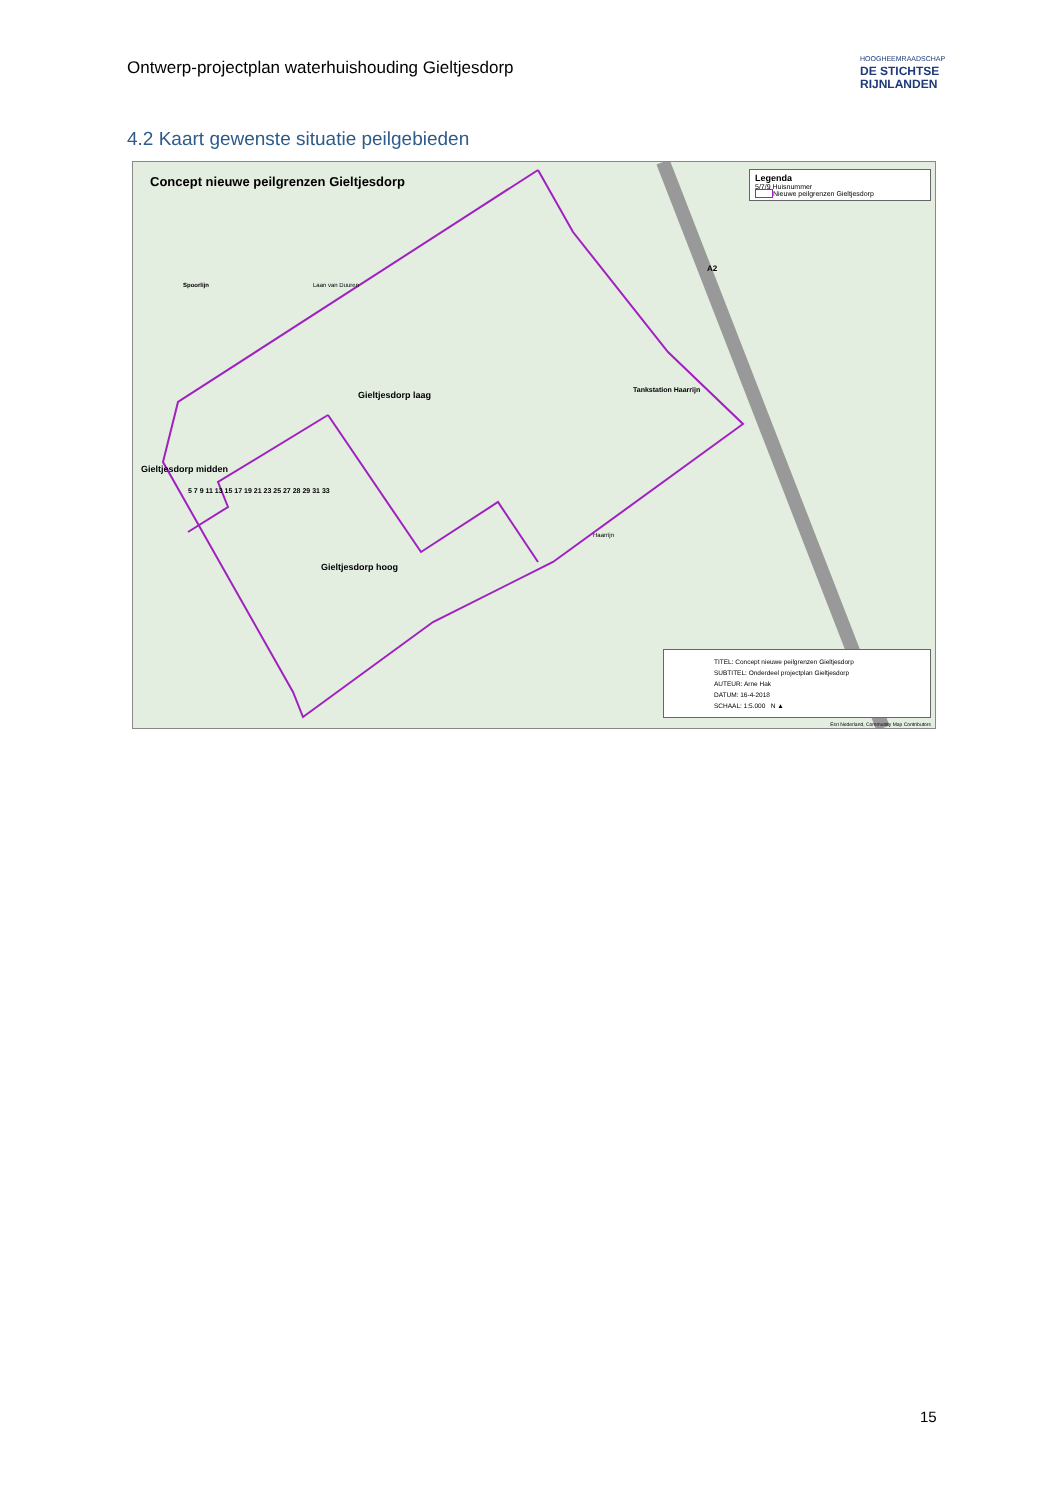Ontwerp-projectplan waterhuishouding Gieltjesdorp
HOOGHEEMRAADSCHAP
DE STICHTSE
RIJNLANDEN
4.2 Kaart gewenste situatie peilgebieden
Concept nieuwe peilgrenzen Gieltjesdorp
Gieltjesdorp laag
Gieltjesdorp midden
Gieltjesdorp hoog
Tankstation Haarrijn
A2
5 7 9 11 13 15 17 19 21 23 25 27 28 29 31 33
Laan van Duuren
Spoorlijn
Haarrijn
Legenda
5/7/9 Huisnummer
Nieuwe peilgrenzen Gieltjesdorp
TITEL: Concept nieuwe peilgrenzen Gieltjesdorp
SUBTITEL: Onderdeel projectplan Gieltjesdorp
AUTEUR: Arne Hak
DATUM: 16-4-2018
SCHAAL: 1:5.000 N ▲
Esri Nederland, Community Map Contributors
15